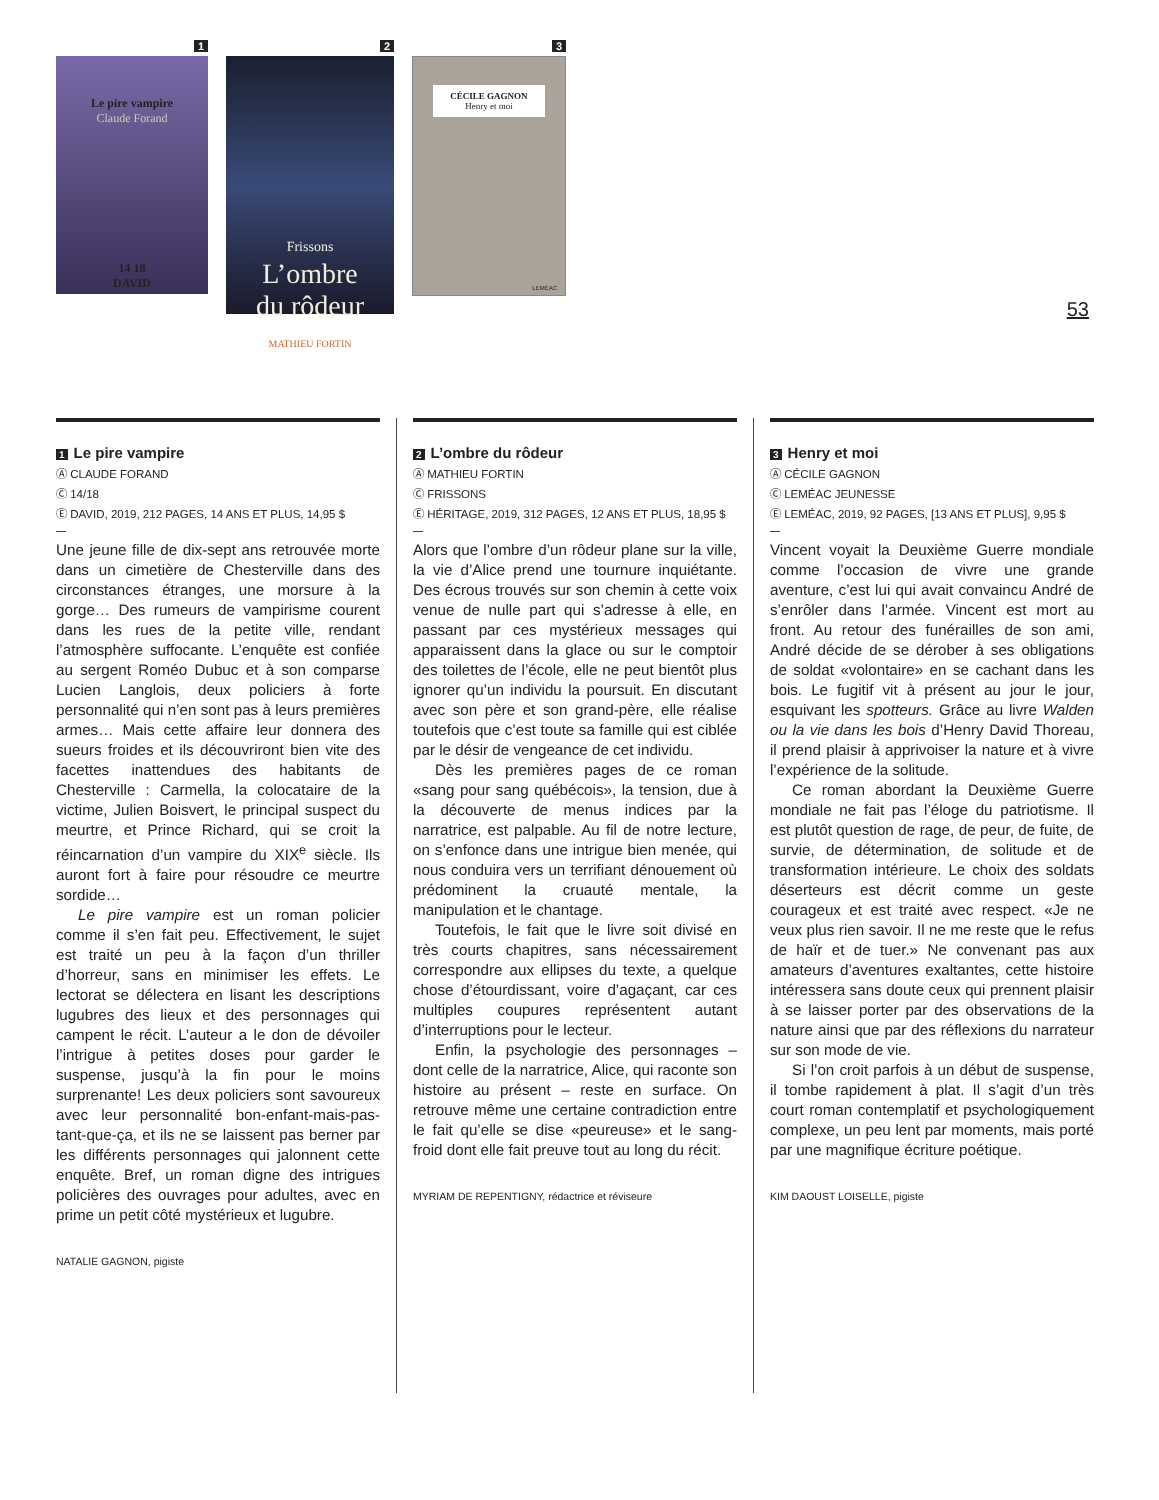1
Le pire vampire
Claude Forand
14 18
DAVID
2
Frissons
L’ombre
du rôdeur
MATHIEU FORTIN
3
CÉCILE GAGNON
Henry et moi
LEMÉAC
53
1 Le pire vampire
Ⓐ CLAUDE FORAND
Ⓒ 14/18
Ⓔ DAVID, 2019, 212 PAGES, 14 ANS ET PLUS, 14,95 $
Une jeune fille de dix-sept ans retrouvée morte dans un cimetière de Chesterville dans des circonstances étranges, une morsure à la gorge… Des rumeurs de vampirisme courent dans les rues de la petite ville, rendant l’atmosphère suffocante. L’enquête est confiée au sergent Roméo Dubuc et à son comparse Lucien Langlois, deux policiers à forte personnalité qui n’en sont pas à leurs premières armes… Mais cette affaire leur donnera des sueurs froides et ils découvriront bien vite des facettes inattendues des habitants de Chesterville : Carmella, la colocataire de la victime, Julien Boisvert, le principal suspect du meurtre, et Prince Richard, qui se croit la réincarnation d’un vampire du XIX<sup>e</sup> siècle. Ils auront fort à faire pour résoudre ce meurtre sordide…
Le pire vampire est un roman policier comme il s’en fait peu. Effectivement, le sujet est traité un peu à la façon d’un thriller d’horreur, sans en minimiser les effets. Le lectorat se délectera en lisant les descriptions lugubres des lieux et des personnages qui campent le récit. L’auteur a le don de dévoiler l’intrigue à petites doses pour garder le suspense, jusqu’à la fin pour le moins surprenante! Les deux policiers sont savoureux avec leur personnalité bon-enfant-mais-pas-tant-que-ça, et ils ne se laissent pas berner par les différents personnages qui jalonnent cette enquête. Bref, un roman digne des intrigues policières des ouvrages pour adultes, avec en prime un petit côté mystérieux et lugubre.
NATALIE GAGNON, pigiste
2 L’ombre du rôdeur
Ⓐ MATHIEU FORTIN
Ⓒ FRISSONS
Ⓔ HÉRITAGE, 2019, 312 PAGES, 12 ANS ET PLUS, 18,95 $
Alors que l’ombre d’un rôdeur plane sur la ville, la vie d’Alice prend une tournure inquiétante. Des écrous trouvés sur son chemin à cette voix venue de nulle part qui s’adresse à elle, en passant par ces mystérieux messages qui apparaissent dans la glace ou sur le comptoir des toilettes de l’école, elle ne peut bientôt plus ignorer qu’un individu la poursuit. En discutant avec son père et son grand-père, elle réalise toutefois que c’est toute sa famille qui est ciblée par le désir de vengeance de cet individu.
Dès les premières pages de ce roman «sang pour sang québécois», la tension, due à la découverte de menus indices par la narratrice, est palpable. Au fil de notre lecture, on s’enfonce dans une intrigue bien menée, qui nous conduira vers un terrifiant dénouement où prédominent la cruauté mentale, la manipulation et le chantage.
Toutefois, le fait que le livre soit divisé en très courts chapitres, sans nécessairement correspondre aux ellipses du texte, a quelque chose d’étourdissant, voire d’agaçant, car ces multiples coupures représentent autant d’interruptions pour le lecteur.
Enfin, la psychologie des personnages – dont celle de la narratrice, Alice, qui raconte son histoire au présent – reste en surface. On retrouve même une certaine contradiction entre le fait qu’elle se dise «peureuse» et le sang-froid dont elle fait preuve tout au long du récit.
MYRIAM DE REPENTIGNY, rédactrice et réviseure
3 Henry et moi
Ⓐ CÉCILE GAGNON
Ⓒ LEMÉAC JEUNESSE
Ⓔ LEMÉAC, 2019, 92 PAGES, [13 ANS ET PLUS], 9,95 $
Vincent voyait la Deuxième Guerre mondiale comme l’occasion de vivre une grande aventure, c’est lui qui avait convaincu André de s’enrôler dans l’armée. Vincent est mort au front. Au retour des funérailles de son ami, André décide de se dérober à ses obligations de soldat «volontaire» en se cachant dans les bois. Le fugitif vit à présent au jour le jour, esquivant les spotteurs. Grâce au livre Walden ou la vie dans les bois d’Henry David Thoreau, il prend plaisir à apprivoiser la nature et à vivre l’expérience de la solitude.
Ce roman abordant la Deuxième Guerre mondiale ne fait pas l’éloge du patriotisme. Il est plutôt question de rage, de peur, de fuite, de survie, de détermination, de solitude et de transformation intérieure. Le choix des soldats déserteurs est décrit comme un geste courageux et est traité avec respect. «Je ne veux plus rien savoir. Il ne me reste que le refus de haïr et de tuer.» Ne convenant pas aux amateurs d’aventures exaltantes, cette histoire intéressera sans doute ceux qui prennent plaisir à se laisser porter par des observations de la nature ainsi que par des réflexions du narrateur sur son mode de vie.
Si l’on croit parfois à un début de suspense, il tombe rapidement à plat. Il s’agit d’un très court roman contemplatif et psychologiquement complexe, un peu lent par moments, mais porté par une magnifique écriture poétique.
KIM DAOUST LOISELLE, pigiste